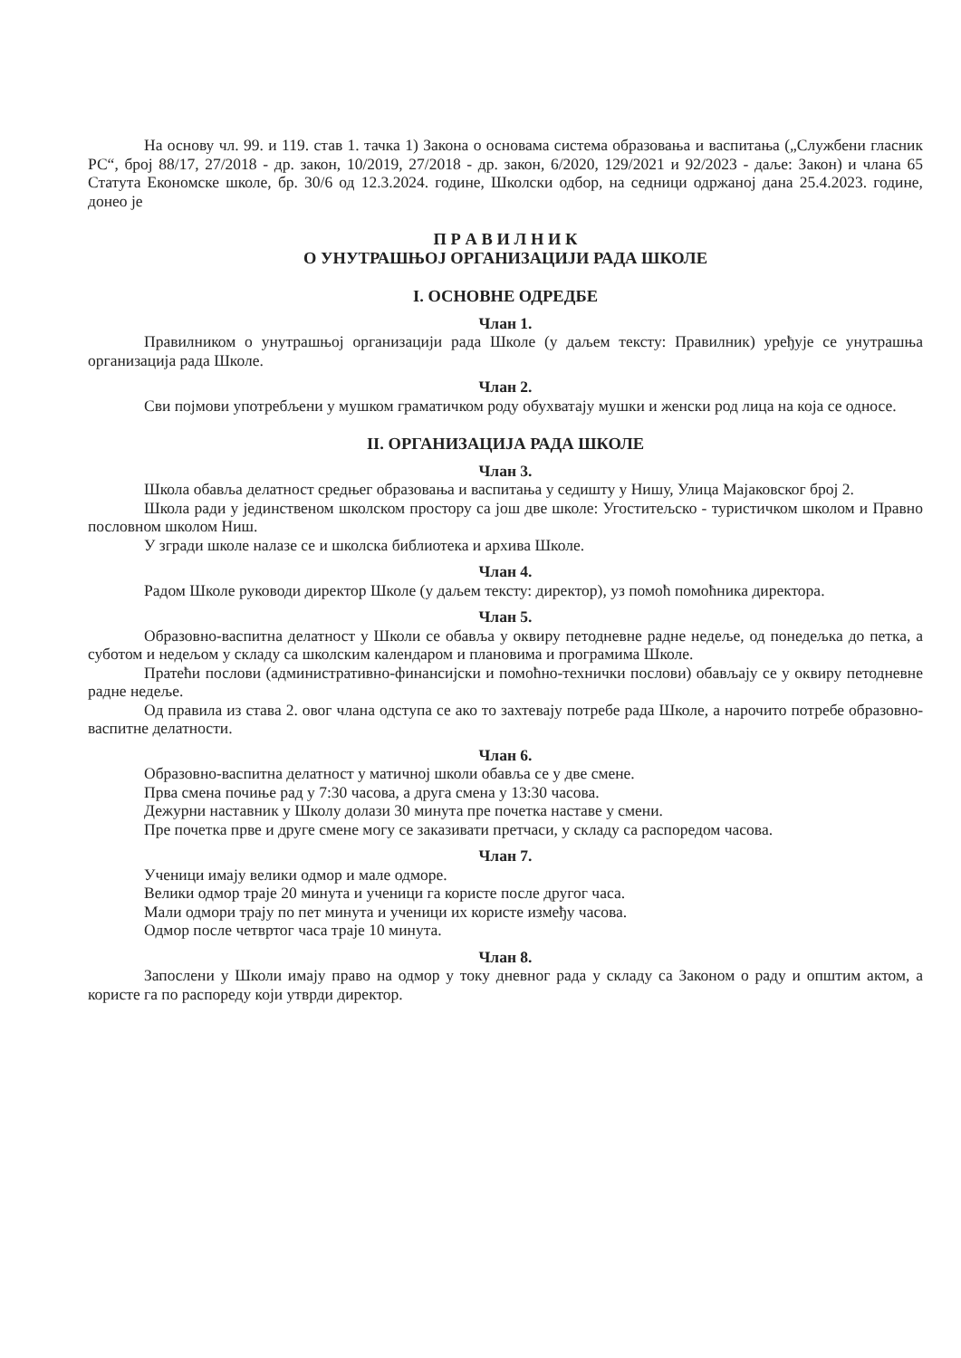На основу чл. 99. и 119. став 1. тачка 1) Закона о основама система образовања и васпитања („Службени гласник РС“, број 88/17, 27/2018 - др. закон, 10/2019, 27/2018 - др. закон, 6/2020, 129/2021 и 92/2023 - даље: Закон) и члана 65 Статута Економске школе, бр. 30/6 од 12.3.2024. године, Школски одбор, на седници одржаној дана 25.4.2023. године, донео је
П Р А В И Л Н И К
О УНУТРАШЊОЈ ОРГАНИЗАЦИЈИ РАДА ШКОЛЕ
I. ОСНОВНЕ ОДРЕДБЕ
Члан 1.
Правилником о унутрашњој организацији рада Школе (у даљем тексту: Правилник) уређује се унутрашња организација рада Школе.
Члан 2.
Сви појмови употребљени у мушком граматичком роду обухватају мушки и женски род лица на која се односе.
II. ОРГАНИЗАЦИЈА РАДА ШКОЛЕ
Члан 3.
Школа обавља делатност средњег образовања и васпитања у седишту у Нишу, Улица Мајаковског број 2.
Школа ради у јединственом школском простору са још две школе: Угоститељско - туристичком школом и Правно пословном школом Ниш.
У згради школе налазе се и школска библиотека и архива Школе.
Члан 4.
Радом Школе руководи директор Школе (у даљем тексту: директор), уз помоћ помоћника директора.
Члан 5.
Образовно-васпитна делатност у Школи се обавља у оквиру петодневне радне недеље, од понедељка до петка, а суботом и недељом у складу са школским календаром и плановима и програмима Школе.
Пратећи послови (административно-финансијски и помоћно-технички послови) обављају се у оквиру петодневне радне недеље.
Од правила из става 2. овог члана одступа се ако то захтевају потребе рада Школе, а нарочито потребе образовно-васпитне делатности.
Члан 6.
Образовно-васпитна делатност у матичној школи обавља се у две смене.
Прва смена почиње рад у 7:30 часова, а друга смена у 13:30 часова.
Дежурни наставник у Школу долази 30 минута пре почетка наставе у смени.
Пре почетка прве и друге смене могу се заказивати претчаси, у складу са распоредом часова.
Члан 7.
Ученици имају велики одмор и мале одморе.
Велики одмор траје 20 минута и ученици га користе после другог часа.
Мали одмори трају по пет минута и ученици их користе између часова.
Одмор после четвртог часа траје 10 минута.
Члан 8.
Запослени у Школи имају право на одмор у току дневног рада у складу са Законом о раду и општим актом, а користе га по распореду који утврди директор.